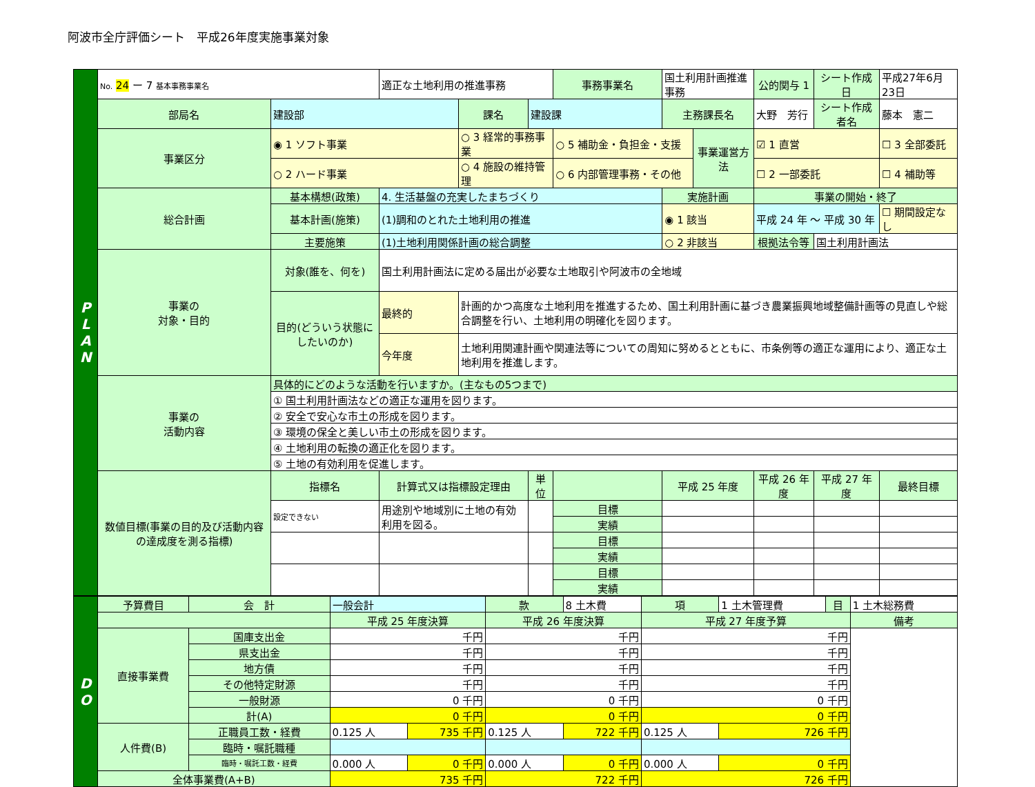阿波市全庁評価シート　平成26年度実施事業対象
| P L A N | No. 24 ー 7 基本事務事業名 | | 適正な土地利用の推進事務 | | | 事務事業名 | 国土利用計画推進事務 | | | 公的関与 1 | シート作成日 | 平成27年6月23日 |
| | 部局名 | 建設部 | | 課名 | 建設課 | | 主務課長名 | | 大野 芳行 | | シート作成者名 | 藤本 憲二 |
| | 事業区分 | ◉ 1 ソフト事業 | | ○ 3 経常的事務事業 | | ○ 5 補助金・負担金・支援 | | 事業運営方法 | | ☑ 1 直営 | | ☐ 3 全部委託 |
| | | ○ 2 ハード事業 | | ○ 4 施設の維持管理 | | ○ 6 内部管理事務・その他 | | | | ☐ 2 一部委託 | | ☐ 4 補助等 |
| | 総合計画 | 基本構想(政策) | 4. 生活基盤の充実したまちづくり | | | | 実施計画 | | 事業の開始・終了 | | | |
| | | 基本計画(施策) | (1)調和のとれた土地利用の推進 | | | | ◉ 1 該当 | | 平成 24 年 ～ 平成 30 年 | | | ☐ 期間設定なし |
| | | 主要施策 | (1)土地利用関係計画の総合調整 | | | | ○ 2 非該当 | | 根拠法令等 | | 国土利用計画法 | |
| | 事業の 対象・目的 | 対象(誰を、何を) | 国土利用計画法に定める届出が必要な土地取引や阿波市の全地域 | | | | | | | | | |
| | | 目的(どういう状態にしたいのか) | 最終的 | 計画的かつ高度な土地利用を推進するため、国土利用計画に基づき農業振興地域整備計画等の見直しや総合調整を行い、土地利用の明確化を図ります。 | | | | | | | | |
| | | | 今年度 | 土地利用関連計画や関連法等についての周知に努めるとともに、市条例等の適正な運用により、適正な土地利用を推進します。 | | | | | | | | |
| | 事業の 活動内容 | 具体的にどのような活動を行いますか。(主なもの5つまで) | | | | | | | | | | |
| | | ① 国土利用計画法などの適正な運用を図ります。 | | | | | | | | | | |
| | | ② 安全で安心な市土の形成を図ります。 | | | | | | | | | | |
| | | ③ 環境の保全と美しい市土の形成を図ります。 | | | | | | | | | | |
| | | ④ 土地利用の転換の適正化を図ります。 | | | | | | | | | | |
| | | ⑤ 土地の有効利用を促進します。 | | | | | | | | | | |
| | 数値目標(事業の目的及び活動内容の達成度を測る指標) | 指標名 | 計算式又は指標設定理由 | | 単位 | | 平成 25 年度 | | 平成 26 年度 | | 平成 27 年度 | 最終目標 |
| | | 設定できない | 用途別や地域別に土地の有効利用を図る。 | | | 目標 | | | | | | |
| | | | | | | 実績 | | | | | | |
| | | | | | | 目標 | | | | | | |
| | | | | | | 実績 | | | | | | |
| | | | | | | 目標 | | | | | | |
| | | | | | | 実績 | | | | | | |
| D O | 予算費目 | 会 計 | 一般会計 | | 款 | 8 土木費 | 項 | 1 土木管理費 | 目 | 1 土木総務費 |
| | | | 平成 25 年度決算 | | 平成 26 年度決算 | | 平成 27 年度予算 | | | 備考 |
| | 直接事業費 | 国庫支出金 | 千円 | | 千円 | | 千円 | | | |
| | | 県支出金 | 千円 | | 千円 | | 千円 | | | |
| | | 地方債 | 千円 | | 千円 | | 千円 | | | |
| | | その他特定財源 | 千円 | | 千円 | | 千円 | | | |
| | | 一般財源 | 0 千円 | | 0 千円 | | 0 千円 | | | |
| | | 計(A) | 0 千円 | | 0 千円 | | 0 千円 | | | |
| | 人件費(B) | 正職員工数・経費 | 0.125 人 | 735 千円 | 0.125 人 | 722 千円 | 0.125 人 | 726 千円 | | |
| | | 臨時・嘱託職種 | | | | | | | | |
| | | 臨時・嘱託工数・経費 | 0.000 人 | 0 千円 | 0.000 人 | 0 千円 | 0.000 人 | 0 千円 | | |
| | 全体事業費(A+B) | | 735 千円 | | 722 千円 | | 726 千円 | | | |